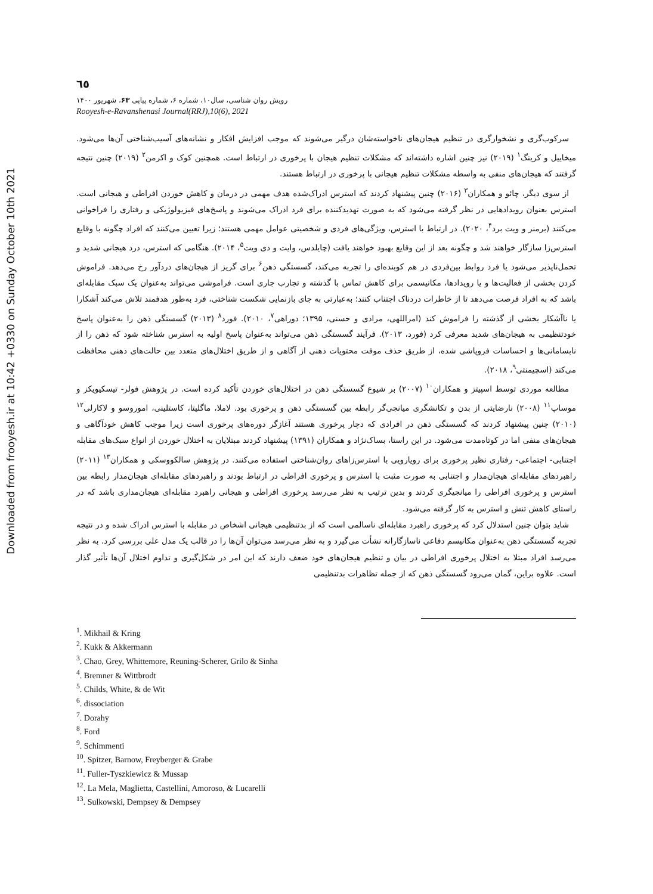Downloaded from frooyesh.ir at 10:42 +0330 on Sunday October 10th 2021
٦٥
رویش روان شناسی، سال۱۰، شماره ۶، شماره پیاپی ۶۳، شهریور ۱۴۰۰
Rooyesh-e-Ravanshenasi Journal(RRJ),10(6), 2021
سرکوب‌گری و نشخوارگری در تنظیم هیجان‌های ناخواسته‌شان درگیر می‌شوند که موجب افزایش افکار و نشانه‌های آسیب‌شناختی آن‌ها می‌شود. میخاییل و کرینگ<sup>۱</sup> (۲۰۱۹) نیز چنین اشاره داشته‌اند که مشکلات تنظیم هیجان با پرخوری در ارتباط است. همچنین کوک و اکرمن<sup>۲</sup> (۲۰۱۹) چنین نتیجه گرفتند که هیجان‌های منفی به واسطه مشکلات تنظیم هیجانی با پرخوری در ارتباط هستند.
از سوی دیگر، چائو و همکاران<sup>۳</sup> (۲۰۱۶) چنین پیشنهاد کردند که استرس ادراک‌شده هدف مهمی در درمان و کاهش خوردن افراطی و هیجانی است. استرس بعنوان رویدادهایی در نظر گرفته می‌شود که به صورت تهدیدکننده برای فرد ادراک می‌شوند و پاسخ‌های فیزیولوژیکی و رفتاری را فراخوانی می‌کنند (برمنر و ویت برد<sup>۴</sup>، ۲۰۲۰). در ارتباط با استرس، ویژگی‌های فردی و شخصیتی عوامل مهمی هستند؛ زیرا تعیین می‌کنند که افراد چگونه با وقایع استرس‌زا سازگار خواهند شد و چگونه بعد از این وقایع بهبود خواهند یافت (چایلدس، وایت و دی ویت<sup>۵</sup>، ۲۰۱۴). هنگامی که استرس، درد هیجانی شدید و تحمل‌ناپذیر می‌شود یا فرد روابط بین‌فردی در هم کوبنده‌ای را تجربه می‌کند، گسستگی ذهن<sup>۶</sup> برای گریز از هیجان‌های دردآور رخ می‌دهد. فراموش کردن بخشی از فعالیت‌ها و یا رویدادها، مکانیسمی برای کاهش تماس با گذشته و تجارب جاری است. فراموشی می‌تواند به‌عنوان یک سبک مقابله‌ای باشد که به افراد فرصت می‌دهد تا از خاطرات دردناک اجتناب کنند؛ به‌عبارتی به جای بازنمایی شکست شناختی، فرد به‌طور هدفمند تلاش می‌کند آشکارا یا ناآشکار بخشی از گذشته را فراموش کند (امراللهی، مرادی و حسنی، ۱۳۹۵؛ دوراهی<sup>۷</sup>، ۲۰۱۰). فورد<sup>۸</sup> (۲۰۱۳) گسستگی ذهن را به‌عنوان پاسخ خودتنظیمی به هیجان‌های شدید معرفی کرد (فورد، ۲۰۱۳). فرآیند گسستگی ذهن می‌تواند به‌عنوان پاسخ اولیه به استرس شناخته شود که ذهن را از نابسامانی‌ها و احساسات فروپاشی شده، از طریق حذف موقت محتویات ذهنی از آگاهی و از طریق اختلال‌های متعدد بین حالت‌های ذهنی محافظت می‌کند (اسچیمنتی<sup>۹</sup>، ۲۰۱۸).
مطالعه موردی توسط اسپیتز و همکاران<sup>۱۰</sup> (۲۰۰۷) بر شیوع گسستگی ذهن در اختلال‌های خوردن تأکید کرده است. در پژوهش فولر- تیسکیویکز و موساپ<sup>۱۱</sup> (۲۰۰۸) نارضایتی از بدن و تکانشگری میانجی‌گر رابطه بین گسستگی ذهن و پرخوری بود. لاملا، ماگلیتا، کاستلینی، اموروسو و لاکارلی<sup>۱۲</sup> (۲۰۱۰) چنین پیشنهاد کردند که گسستگی ذهن در افرادی که دچار پرخوری هستند آغازگر دوره‌های پرخوری است زیرا موجب کاهش خودآگاهی و هیجان‌های منفی اما در کوتاه‌مدت می‌شود. در این راستا، بساک‌نژاد و همکاران (۱۳۹۱) پیشنهاد کردند مبتلایان به اختلال خوردن از انواع سبک‌های مقابله اجتنابی- اجتماعی- رفتاری نظیر پرخوری برای رویارویی با استرس‌زاهای روان‌شناختی استفاده می‌کنند. در پژوهش سالکووسکی و همکاران<sup>۱۳</sup> (۲۰۱۱) راهبردهای مقابله‌ای هیجان‌مدار و اجتنابی به صورت مثبت با استرس و پرخوری افراطی در ارتباط بودند و راهبردهای مقابله‌ای هیجان‌مدار رابطه بین استرس و پرخوری افراطی را میانجیگری کردند و بدین ترتیب به نظر می‌رسد پرخوری افراطی و هیجانی راهبرد مقابله‌ای هیجان‌مداری باشد که در راستای کاهش تنش و استرس به کار گرفته می‌شود.
شاید بتوان چنین استدلال کرد که پرخوری راهبرد مقابله‌ای ناسالمی است که از بدتنظیمی هیجانی اشخاص در مقابله با استرس ادراک شده و در نتیجه تجربه گسستگی ذهن به‌عنوان مکانیسم دفاعی ناسازگارانه نشأت می‌گیرد و به نظر می‌رسد می‌توان آن‌ها را در قالب یک مدل علی بررسی کرد. به نظر می‌رسد افراد مبتلا به اختلال پرخوری افراطی در بیان و تنظیم هیجان‌های خود ضعف دارند که این امر در شکل‌گیری و تداوم اختلال آن‌ها تأثیر گذار است. علاوه براین، گمان می‌رود گسستگی ذهن که از جمله تظاهرات بدتنظیمی
<sup>1</sup>. Mikhail & Kring
<sup>2</sup>. Kukk & Akkermann
<sup>3</sup>. Chao, Grey, Whittemore, Reuning-Scherer, Grilo & Sinha
<sup>4</sup>. Bremner & Wittbrodt
<sup>5</sup>. Childs, White, & de Wit
<sup>6</sup>. dissociation
<sup>7</sup>. Dorahy
<sup>8</sup>. Ford
<sup>9</sup>. Schimmenti
<sup>10</sup>. Spitzer, Barnow, Freyberger & Grabe
<sup>11</sup>. Fuller-Tyszkiewicz & Mussap
<sup>12</sup>. La Mela, Maglietta, Castellini, Amoroso, & Lucarelli
<sup>13</sup>. Sulkowski, Dempsey & Dempsey